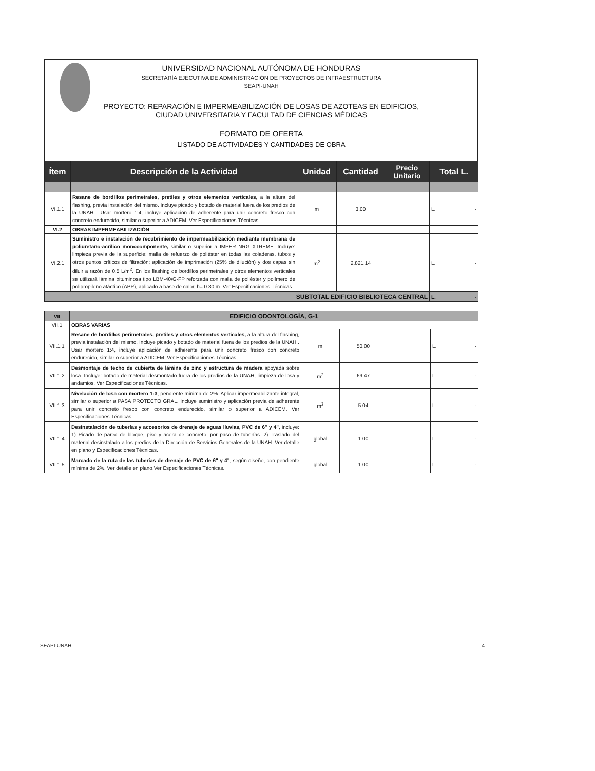UNIVERSIDAD NACIONAL AUTÓNOMA DE HONDURAS
SECRETARÍA EJECUTIVA DE ADMINISTRACIÓN DE PROYECTOS DE INFRAESTRUCTURA
SEAPI-UNAH
PROYECTO: REPARACIÓN E IMPERMEABILIZACIÓN DE LOSAS DE AZOTEAS EN EDIFICIOS,
CIUDAD UNIVERSITARIA Y FACULTAD DE CIENCIAS MÉDICAS
FORMATO DE OFERTA
LISTADO DE ACTIVIDADES Y CANTIDADES DE OBRA
| Ítem | Descripción de la Actividad | Unidad | Cantidad | Precio Unitario | Total L. |
| --- | --- | --- | --- | --- | --- |
| VI.1.1 | Resane de bordillos perimetrales, pretiles y otros elementos verticales, a la altura del flashing, previa instalación del mismo. Incluye picado y botado de material fuera de los predios de la UNAH . Usar mortero 1:4, incluye aplicación de adherente para unir concreto fresco con concreto endurecido, similar o superior a ADICEM. Ver Especificaciones Técnicas. | m | 3.00 | | L. - |
| VI.2 | OBRAS IMPERMEABILIZACIÓN | | | | |
| VI.2.1 | Suministro e instalación de recubrimiento de impermeabilización mediante membrana de poliuretano-acrílico monocomponente, similar o superior a IMPER NRG XTREME. Incluye: limpieza previa de la superficie; malla de refuerzo de poliéster en todas las coladeras, tubos y otros puntos críticos de filtración; aplicación de imprimación (25% de dilución) y dos capas sin diluir a razón de 0.5 L/m<sup>2</sup>. En los flashing de bordillos perimetrales y otros elementos verticales se utilizará lámina bituminosa tipo LBM-40/G-FP reforzada con malla de poliéster y polímero de polipropileno atáctico (APP), aplicado a base de calor, h= 0.30 m. Ver Especificaciones Técnicas. | m<sup>2</sup> | 2,821.14 | | L. - |
| SUBTOTAL EDIFICIO BIBLIOTECA CENTRAL | | | | | L. - |
| VII | EDIFICIO ODONTOLOGÍA, G-1 | | | | |
| VII.1 | OBRAS VARIAS | | | | |
| VII.1.1 | Resane de bordillos perimetrales, pretiles y otros elementos verticales, a la altura del flashing, previa instalación del mismo. Incluye picado y botado de material fuera de los predios de la UNAH . Usar mortero 1:4, incluye aplicación de adherente para unir concreto fresco con concreto endurecido, similar o superior a ADICEM. Ver Especificaciones Técnicas. | m | 50.00 | | L. - |
| VII.1.2 | Desmontaje de techo de cubierta de lámina de zinc y estructura de madera apoyada sobre losa. Incluye: botado de material desmontado fuera de los predios de la UNAH, limpieza de losa y andamios. Ver Especificaciones Técnicas. | m<sup>2</sup> | 69.47 | | L. - |
| VII.1.3 | Nivelación de losa con mortero 1:3 , pendiente mínima de 2%. Aplicar impermeabilizante integral, similar o superior a PASA PROTECTO GRAL. Incluye suministro y aplicación previa de adherente para unir concreto fresco con concreto endurecido, similar o superior a ADICEM. Ver Especificaciones Técnicas. | m<sup>3</sup> | 5.04 | | L. - |
| VII.1.4 | Desinstalación de tuberías y accesorios de drenaje de aguas lluvias, PVC de 6" y 4" , incluye: 1) Picado de pared de bloque, piso y acera de concreto, por paso de tuberías. 2) Traslado del material desinstalado a los predios de la Dirección de Servicios Generales de la UNAH. Ver detalle en plano y Especificaciones Técnicas. | global | 1.00 | | L. - |
| VII.1.5 | Marcado de la ruta de las tuberías de drenaje de PVC de 6" y 4" , según diseño, con pendiente mínima de 2%. Ver detalle en plano.Ver Especificaciones Técnicas. | global | 1.00 | | L. - |
SEAPI-UNAH 4